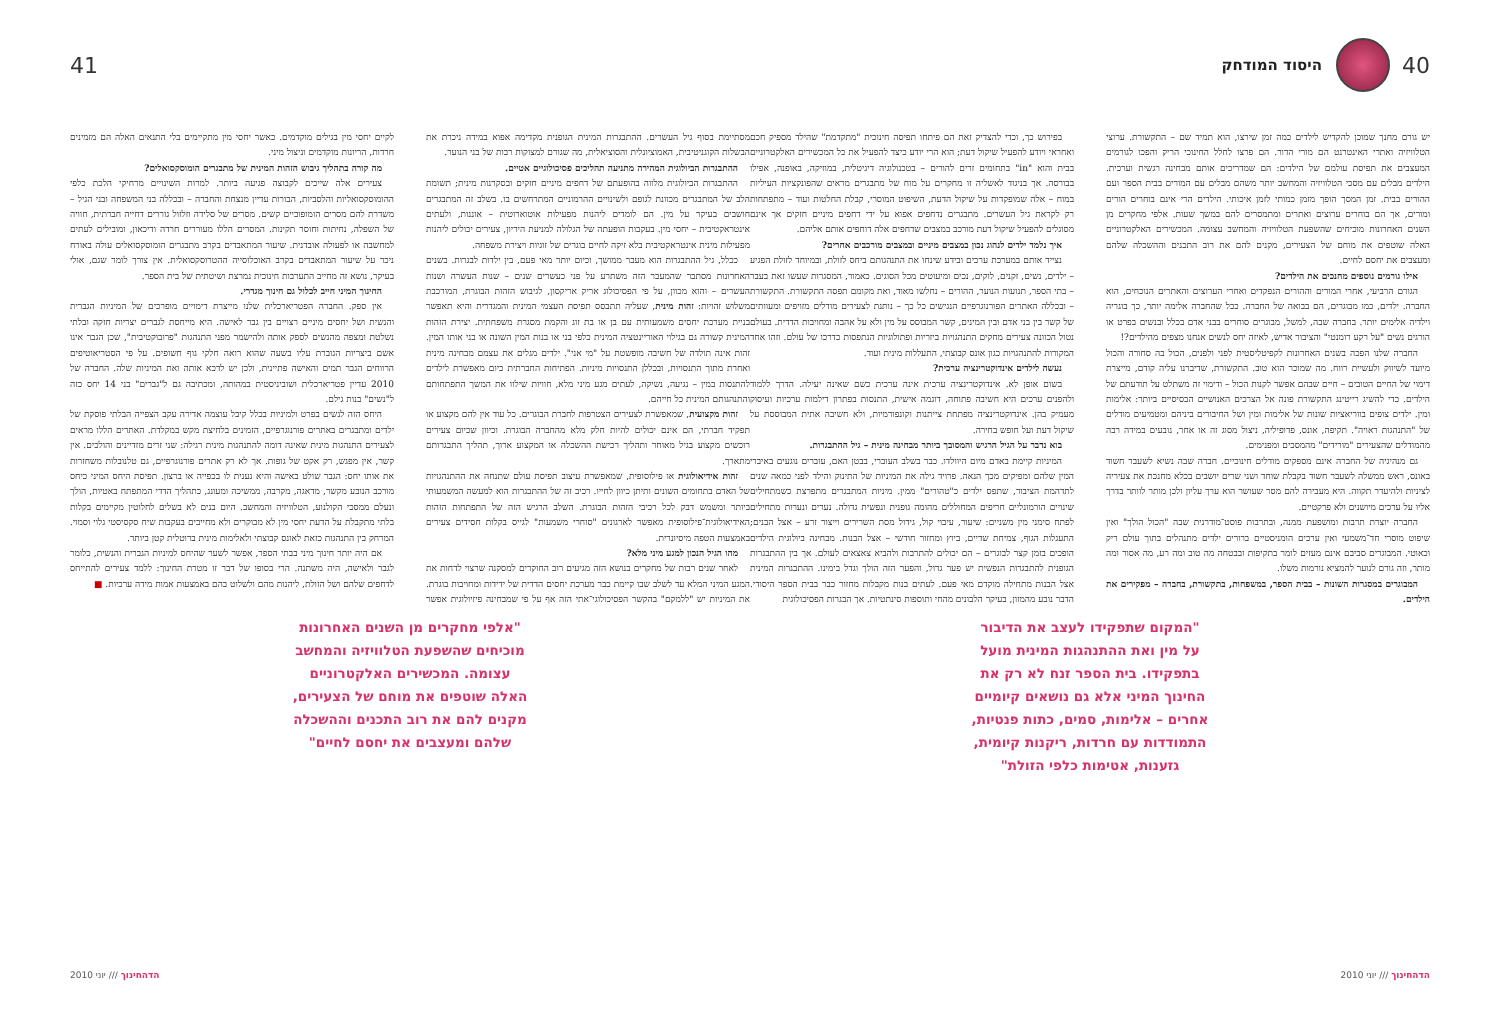40 היסוד המודחק
יש גורם מחנך שמוכן להקדיש לילדים כמה זמן שירצו, הוא תמיד שם – התקשורת. ערוצי הטלוויזיה ואתרי האינטרנט הם מורי הדור. הם פרצו לחלל החינוכי הריק והפכו לגורמים המעצבים את תפיסת עולמם של הילדים: הם שמדריכים אותם מבחינה רגשית וערכית. הילדים מבלים עם מסכי הטלוויזיה והמחשב יותר משהם מבלים עם המורים בבית הספר ועם ההורים בבית. זמן המסך הופך מזמן כמותי לזמן איכותי. הילדים הרי אינם בוחרים הורים ומורים, אך הם בוחרים ערוצים ואתרים ומתמסרים להם במשך שעות. אלפי מחקרים מן השנים האחרונות מוכיחים שהשפעת הטלוויזיה והמחשב עצומה. המכשירים האלקטרוניים האלה שוטפים את מוחם של הצעירים, מקנים להם את רוב התכנים וההשכלה שלהם ומעצבים את יחסם לחיים.
אילו גורמים נוספים מחנכים את הילדים?
הגורם הרביעי, אחרי המורים וההורים הנפקדים ואחרי הערוצים והאתרים הנוכחים, הוא החברה. ילדים, כמו מבוגרים, הם בבואה של החברה. ככל שהחברה אלימה יותר, כך בוגריה וילדיה אלימים יותר. בחברה שבה, למשל, מבוגרים סוחרים בבני אדם בכלל ובנשים בפרט או הורגים נשים "על רקע רומנטי" והציבור אדיש, לאיזה יחס לנשים אנחנו מצפים מהילדים?!
החברה שלנו הפכה בשנים האחרונות לקפיטליסטית לפני ולפנים, הכול בה סחורה והכול מיועד לשיווק ולעשיית רווח. מה שמוכר הוא טוב. התקשורת, שדיברנו עליה קודם, מייצרת דימוי של החיים הטובים – חיים שבהם אפשר לקנות הכול – ודימוי זה משתלט על תודעתם של הילדים. כדי להשיג רייטינג התקשורת פונה אל הצרכים האנושיים הבסיסיים ביותר: אלימות ומין. ילדים צופים בווריאציות שונות של אלימות ומין ושל החיבורים ביניהם ומטמיעים מודלים של "התנהגות ראויה". תקיפה, אונס, פדופיליה, ניצול מסוג זה או אחר, נובעים במידה רבה מהמודלים שהצעירים "מורידים" מהמסכים ומפנימים.
גם מנהיגיה של החברה אינם מספקים מודלים חינוכיים. חברה שבה נשיא לשעבר חשוד באונס, ראש ממשלה לשעבר חשוד בקבלת שוחד ושני שרים יושבים בכלא מחנכת את צעיריה לציניות ולהיעדר תקווה. היא מעבירה להם מסר שעושר הוא ערך עליון ולכן מותר לוותר בדרך אליו על ערכים מיושנים ולא פרקטיים.
החברה יוצרת תרבות ומושפעת ממנה, ובתרבות פוסט־מודרנית שבה "הכול הולך" ואין שיפוט מוסרי חד־משמעי ואין ערכים הומניסטיים ברורים ילדים מתנהלים בתוך עולם ריק וכאוטי. המבוגרים סביבם אינם מעזים לומר בתקיפות ובבטחה מה טוב ומה רע, מה אסור ומה מותר, וזה גורם לנוער להמציא נורמות משלו.
המבוגרים במסגרות השונות – בבית הספר, במשפחות, בתקשורת, בחברה – מפקירים את הילדים.
בפירוש כך, וכדי להצדיק זאת הם פיתחו תפיסה חינוכית "מתקדמת" שהילד מספיק חכם ואחראי ויודע להפעיל שיקול דעת; הוא הרי יודע כיצד להפעיל את כל המכשירים האלקטרוניים בבית והוא "in" בתחומים זרים להורים – בטכנולוגיה דיגיטלית, במוזיקה, באופנה, אפילו בבורסה. אך בניגוד לאשליה זו מחקרים על מוח של מתבגרים מראים שהפונקציות העיליות במוח – אלה שמופקדות על שיקול הדעת, השיפוט המוסרי, קבלת החלטות ועוד – מתפתחות רק לקראת גיל העשרים. מתבגרים נדחפים אפוא על ידי דחפים מיניים חזקים אך אינם מסוגלים להפעיל שיקול דעת מורכב במצבים שדחפים אלה דוחפים אותם אליהם.
איך נלמד ילדים לנהוג נכון במצבים מיניים ובמצבים מורכבים אחרים?
נצייד אותם במערכת ערכים ובידע שינחו את התנהגותם ביחס לזולת, ובמיוחד לזולת הפגיע – ילדים, נשים, זקנים, לוקים, נכים ומיעוטים מכל הסוגים. כאמור, המסגרות שעשו זאת בעבר – בתי הספר, תנועות הנוער, ההורים – נחלשו מאוד, ואת מקומם תפסה התקשורת. התקשורת – ובכללה האתרים הפורנוגרפיים הנגישים כל כך – נותנת לצעירים מודלים מזויפים ומעוותים של קשר בין בני אדם ובין המינים, קשר המבוסס על מין ולא על אהבה ומחויבות הדדית. בעולם נטול הכוונה צעירים מחקים התנהגויות ביזריות ופתולוגיות הנתפסות כדרכו של עולם. וזהו אחד המקורות להתנהגויות כגון אונס קבוצתי, התעללות מינית ועוד.
נעשה לילדים אינדוקטרינציה ערכית?
בשום אופן לא. אינדוקטרינציה ערכית אינה ערכית כשם שאינה יעילה. הדרך ללמוד ולהפנים ערכים היא חשיבה פתוחה, דוגמה אישית, התנסות בפתרון דילמות ערכיות ועיסוק מעמיק בהן. אינדוקטרינציה מפתחת צייתנות וקונפורמיות, ולא חשיבה אתית המבוססת על שיקול דעת ועל חופש בחירה.
בוא נדבר על הגיל הרגיש והמסובך ביותר מבחינה מינית – גיל ההתבגרות.
המיניות קיימת באדם מיום היוולדו. כבר בשלב העוברי, בבטן האם, עוברים נוגעים באיברי המין שלהם ומפיקים מכך הנאה. פרויד גילה את המיניות של התינוק והילד לפני כמאה שנים לתדהמת הציבור, שתפס ילדים כ"טהורים" ממין. מיניות המתבגרים מתפרצת כשמתחילים שינויים הורמונליים חריפים המחוללים מהומה גופנית ונפשית גדולה. נערים ונערות מתחילים לפתח סימני מין משניים: שיעור, עיבוי קול, גידול מסת השרירים וייצור זרע – אצל הבנים; התעגלות הגוף, צמיחת שדיים, ביוץ ומחזור חודשי – אצל הבנות. מבחינה ביולוגית הילדים הופכים בזמן קצר לבוגרים – הם יכולים להתרבות ולהביא צאצאים לעולם. אך בין ההתבגרות הגופנית להתבגרות הנפשית יש פער גדול, והפער הזה הולך וגדל בימינו. ההתבגרות המינית אצל הבנות מתחילה מוקדם מאי פעם. לעתים בנות מקבלות מחזור כבר בבית הספר היסודי. הדבר נובע מהמזון, בעיקר הלבונים מהחי ותוספות סינתטיות. אך הבגרות הפסיכולוגית
"המקום שתפקידו לעצב את הדיבור על מין ואת ההתנהגות המינית מועל בתפקידו. בית הספר זנח לא רק את החינוך המיני אלא גם נושאים קיומיים אחרים – אלימות, סמים, כתות פנטיות, התמודדות עם חרדות, ריקנות קיומית, גזענות, אטימות כלפי הזולת"
הדהחינוך /// יוני 2010
41
מסתיימת בסוף גיל העשרים. ההתבגרות המינית הגופנית מקדימה אפוא במידה ניכרת את הבשלות הקוגניטיבית, האמוציונלית והסוציאלית, מה שגורם למצוקות רבות של בני הנוער.
ההתבגרות הביולוגית המהירה מתניעה תהליכים פסיכולוגיים אטיים.
ההתבגרות הביולוגית מלווה בהופעתם של דחפים מיניים חזקים ובסקרנות מינית; תשומת הלב של המתבגרים מכוונת לגופם ולשינויים ההרמוניים המתרחשים בו. בשלב זה המתבגרים חושבים בעיקר על מין. הם לומדים ליהנות מפעילות אוטוארוטית – אוננות, ולעתים אינטראקטיבית – יחסי מין. בעקבות הופעתה של הגלולה למניעת היריון, צעירים יכולים ליהנות מפעילות מינית אינטראקטיבית בלא זיקה לחיים בוגרים של זוגיות ויצירת משפחה.
ככלל, גיל ההתבגרות הוא מעבר ממושך, וכיום יותר מאי פעם, בין ילדות לבגרות. בשנים האחרונות מסתבר שהמעבר הזה משתרע על פני כעשרים שנים – שנות העשרה ושנות העשרים – והוא מכוון, על פי הפסיכולוג אריק אריקסון, לגיבוש הזהות הבוגרת, המורכבת משלוש זהויות: זהות מינית, שעליה תתבסס תפיסת העצמי המינית והמגדרית והיא תאפשר בניית מערכת יחסים משמעותית עם בן או בת זוג והקמת מסגרת משפחתית. יצירת הזהות המינית קשורה גם בגילוי האוריינטציה המינית כלפי בני או בנות המין השונה או בני אותו המין. זהות אינה תולדה של חשיבה מופשטת על "מי אני". ילדים מגלים את עצמם מבחינה מינית ואחרת מתוך התנסויות, ובכללן התנסויות מיניות. הפתיחות החברתית כיום מאפשרת לילדים להתנסות במין – נגיעה, נשיקה, לעתים מגע מיני מלא, חוויות שילוו את המשך התפתחותם והתנהגותם המינית כל חייהם.
זהות מקצועית, שמאפשרת לצעירים הצטרפות לחברת הבוגרים. כל עוד אין להם מקצוע או תפקיד חברתי, הם אינם יכולים להיות חלק מלא מהחברה הבוגרת. וכיוון שכיום צעירים רוכשים מקצוע בגיל מאוחר ותהליך רכישת ההשכלה או המקצוע ארוך, תהליך התבגרותם מתארך.
זהות אידיאולוגית או פילוסופית, שמאפשרת עיצוב תפיסת עולם שתנחה את ההתנהגויות של האדם בתחומים השונים ותיתן כיוון לחייו. רכיב זה של ההתבגרות הוא למעשה המשמעותי ביותר ומשמש דבק לכל רכיבי הזהות הבוגרת. השלב הרגיש הזה של התפתחות הזהות האידיאולוגית־פילוסופית מאפשר לארגונים "סוחרי משמעות" לגייס בקלות חסידים צעירים באמצעות הטפה מיסיונרית.
מהו הגיל הנכון למגע מיני מלא?
לאחר שנים רבות של מחקרים בנושא הזה מגיעים רוב החוקרים למסקנה שרצוי לדחות את המגע המיני המלא עד לשלב שבו קיימת כבר מערכת יחסים הדדית של ידידות ומחויבות בוגרת. את המיניות יש "ללמקם" בהקשר הפסיכולוגי־אתי הזה אף על פי שמבחינה פיזיולוגית אפשר לקיים יחסי מין בגילים מוקדמים. כאשר יחסי מין מתקיימים בלי התנאים האלה הם מזמינים חרדות, הריונות מוקדמים וניצול מיני.
מה קורה בתהליך גיבוש הזהות המינית של מתבגרים הומוסקסואלים?
צעירים אלה שייכים לקבוצה פגיעה ביותר. למרות השינויים מרחיקי הלכת כלפי ההומוסקסואליות והלסביות, הבורות עדיין מנצחת והחברה – ובכללה בני המשפחה ובני הגיל – משדרת להם מסרים הומופוביים קשים. מסרים של סלידה וזלזול גוררים דחייה חברתית, חוויה של השפלה, נחיתות וחוסר תקינות. המסרים הללו מעוררים חרדה ודיכאון, ומובילים לעתים למחשבה או לפעולה אובדנית. שיעור המתאבדים בקרב מתבגרים הומוסקסואלים עולה באורח ניכר על שיעור המתאבדים בקרב האוכלוסייה ההטרוסקסואלית. אין צורך לומר שגם, אולי בעיקר, נושא זה מחייב התערבות חינוכית נמרצת ושיטתית של בית הספר.
החינוך המיני חייב לכלול גם חינוך מגדרי.
אין ספק. החברה הפטריארכלית שלנו מייצרת דימויים מופרכים של המיניות הגברית והנשית ושל יחסים מיניים רצויים בין גבר לאישה. היא מייחסת לגברים יצריות חזקה ובלתי נשלטת ומצפה מהנשים לספק אותה ולהישמר מפני התנהגות "פרובוקטיבית", שכן הגבר אינו אשם ביצריות הגוברת עליו בשעה שהוא רואה חלקי גוף חשופים. על פי הסטריאוטיפים הרווחים הגבר תמים והאישה פתיינית, ולכן יש לדכא אותה ואת המיניות שלה. החברה של 2010 עדיין פטריארכלית ושוביניסטית במהותה, ומכתיבה גם ל"גברים" בני 14 יחס כזה ל"נשים" בנות גילם.
היחס הזה לנשים בפרט ולמיניות בכלל קיבל עוצמה אדירה עקב הצפייה הבלתי פוסקת של ילדים ומתבגרים באתרים פורנוגרפיים, הזמינים בלחיצת מקש במקלדת. האתרים הללו מראים לצעירים התנהגות מינית שאינה דומה להתנהגות מינית רגילה: שני זרים מזדיינים והולכים. אין קשר, אין מפגש, רק אקט של גופות. אך לא רק אתרים פורנוגרפיים, גם טלנובלות משחזרות את אותו יחס: הגבר שולט באישה והיא נענית לו בכפייה או ברצון. תפיסת היחס המיני כיחס מורכב הנובע מקשר, מדאגה, מקרבה, ממשיכה ומעונג, כתהליך הדדי המתפתח באטיות, הולך ונעלם ממסכי הקולנוע, הטלוויזיה והמחשב. היום בנים לא בשלים לחלוטין מקיימים בקלות בלתי מתקבלת על הדעת יחסי מין לא מבוקרים ולא מחייבים בעקבות שיח סקסיסטי גלוי וסמוי. המרחק בין התנהגות כזאת לאונס קבוצתי ולאלימות מינית ברוטלית קטן ביותר.
אם היה יותר חינוך מיני בבתי הספר, אפשר לשער שהיחס למיניות הגברית והנשית, כלומר לגבר ולאישה, היה משתנה. הרי בסופו של דבר זו מטרת החינוך: ללמד צעירים להתייחס לדחפים שלהם ושל הזולת, ליהנות מהם ולשלוט בהם באמצעות אמות מידה ערכיות. ■
"אלפי מחקרים מן השנים האחרונות מוכיחים שהשפעת הטלוויזיה והמחשב עצומה. המכשירים האלקטרוניים האלה שוטפים את מוחם של הצעירים, מקנים להם את רוב התכנים וההשכלה שלהם ומעצבים את יחסם לחיים"
הדהחינוך /// יוני 2010